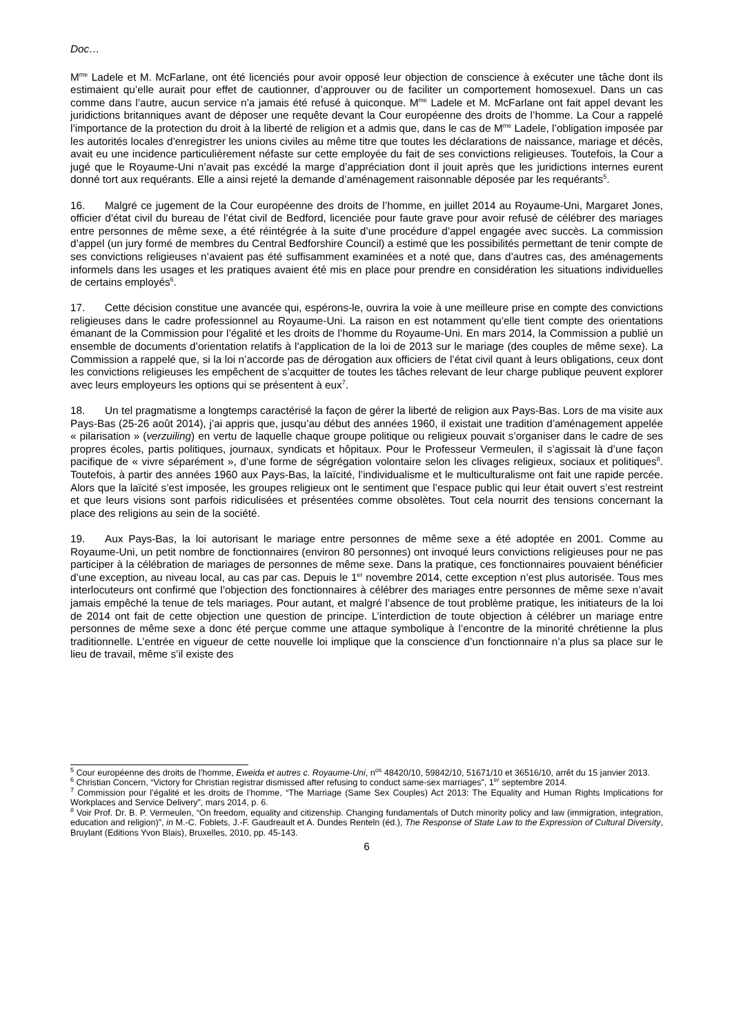Doc…
M<sup>me</sup> Ladele et M. McFarlane, ont été licenciés pour avoir opposé leur objection de conscience à exécuter une tâche dont ils estimaient qu’elle aurait pour effet de cautionner, d’approuver ou de faciliter un comportement homosexuel. Dans un cas comme dans l’autre, aucun service n’a jamais été refusé à quiconque. M<sup>me</sup> Ladele et M. McFarlane ont fait appel devant les juridictions britanniques avant de déposer une requête devant la Cour européenne des droits de l’homme. La Cour a rappelé l’importance de la protection du droit à la liberté de religion et a admis que, dans le cas de M<sup>me</sup> Ladele, l’obligation imposée par les autorités locales d’enregistrer les unions civiles au même titre que toutes les déclarations de naissance, mariage et décès, avait eu une incidence particulièrement néfaste sur cette employée du fait de ses convictions religieuses. Toutefois, la Cour a jugé que le Royaume-Uni n’avait pas excédé la marge d’appréciation dont il jouit après que les juridictions internes eurent donné tort aux requérants. Elle a ainsi rejeté la demande d’aménagement raisonnable déposée par les requérants<sup>5</sup>.
16. Malgré ce jugement de la Cour européenne des droits de l’homme, en juillet 2014 au Royaume-Uni, Margaret Jones, officier d’état civil du bureau de l’état civil de Bedford, licenciée pour faute grave pour avoir refusé de célébrer des mariages entre personnes de même sexe, a été réintégrée à la suite d’une procédure d’appel engagée avec succès. La commission d’appel (un jury formé de membres du Central Bedforshire Council) a estimé que les possibilités permettant de tenir compte de ses convictions religieuses n’avaient pas été suffisamment examinées et a noté que, dans d’autres cas, des aménagements informels dans les usages et les pratiques avaient été mis en place pour prendre en considération les situations individuelles de certains employés<sup>6</sup>.
17. Cette décision constitue une avancée qui, espérons-le, ouvrira la voie à une meilleure prise en compte des convictions religieuses dans le cadre professionnel au Royaume-Uni. La raison en est notamment qu’elle tient compte des orientations émanant de la Commission pour l’égalité et les droits de l’homme du Royaume-Uni. En mars 2014, la Commission a publié un ensemble de documents d’orientation relatifs à l’application de la loi de 2013 sur le mariage (des couples de même sexe). La Commission a rappelé que, si la loi n’accorde pas de dérogation aux officiers de l’état civil quant à leurs obligations, ceux dont les convictions religieuses les empêchent de s’acquitter de toutes les tâches relevant de leur charge publique peuvent explorer avec leurs employeurs les options qui se présentent à eux<sup>7</sup>.
18. Un tel pragmatisme a longtemps caractérisé la façon de gérer la liberté de religion aux Pays-Bas. Lors de ma visite aux Pays-Bas (25-26 août 2014), j’ai appris que, jusqu’au début des années 1960, il existait une tradition d’aménagement appelée « pilarisation » (verzuiling) en vertu de laquelle chaque groupe politique ou religieux pouvait s’organiser dans le cadre de ses propres écoles, partis politiques, journaux, syndicats et hôpitaux. Pour le Professeur Vermeulen, il s’agissait là d’une façon pacifique de « vivre séparément », d’une forme de ségrégation volontaire selon les clivages religieux, sociaux et politiques<sup>8</sup>. Toutefois, à partir des années 1960 aux Pays-Bas, la laïcité, l’individualisme et le multiculturalisme ont fait une rapide percée. Alors que la laïcité s’est imposée, les groupes religieux ont le sentiment que l’espace public qui leur était ouvert s’est restreint et que leurs visions sont parfois ridiculisées et présentées comme obsolètes. Tout cela nourrit des tensions concernant la place des religions au sein de la société.
19. Aux Pays-Bas, la loi autorisant le mariage entre personnes de même sexe a été adoptée en 2001. Comme au Royaume-Uni, un petit nombre de fonctionnaires (environ 80 personnes) ont invoqué leurs convictions religieuses pour ne pas participer à la célébration de mariages de personnes de même sexe. Dans la pratique, ces fonctionnaires pouvaient bénéficier d’une exception, au niveau local, au cas par cas. Depuis le 1<sup>er</sup> novembre 2014, cette exception n’est plus autorisée. Tous mes interlocuteurs ont confirmé que l’objection des fonctionnaires à célébrer des mariages entre personnes de même sexe n’avait jamais empêché la tenue de tels mariages. Pour autant, et malgré l’absence de tout problème pratique, les initiateurs de la loi de 2014 ont fait de cette objection une question de principe. L’interdiction de toute objection à célébrer un mariage entre personnes de même sexe a donc été perçue comme une attaque symbolique à l’encontre de la minorité chrétienne la plus traditionnelle. L’entrée en vigueur de cette nouvelle loi implique que la conscience d’un fonctionnaire n’a plus sa place sur le lieu de travail, même s’il existe des
<sup>5</sup> Cour européenne des droits de l’homme, Eweida et autres c. Royaume-Uni, n<sup>os</sup> 48420/10, 59842/10, 51671/10 et 36516/10, arrêt du 15 janvier 2013.
<sup>6</sup> Christian Concern, “Victory for Christian registrar dismissed after refusing to conduct same-sex marriages”, 1<sup>er</sup> septembre 2014.
<sup>7</sup> Commission pour l’égalité et les droits de l’homme, “The Marriage (Same Sex Couples) Act 2013: The Equality and Human Rights Implications for Workplaces and Service Delivery”, mars 2014, p. 6.
<sup>8</sup> Voir Prof. Dr. B. P. Vermeulen, “On freedom, equality and citizenship. Changing fundamentals of Dutch minority policy and law (immigration, integration, education and religion)”, in M.-C. Foblets, J.-F. Gaudreault et A. Dundes Renteln (éd.), The Response of State Law to the Expression of Cultural Diversity, Bruylant (Editions Yvon Blais), Bruxelles, 2010, pp. 45-143.
6